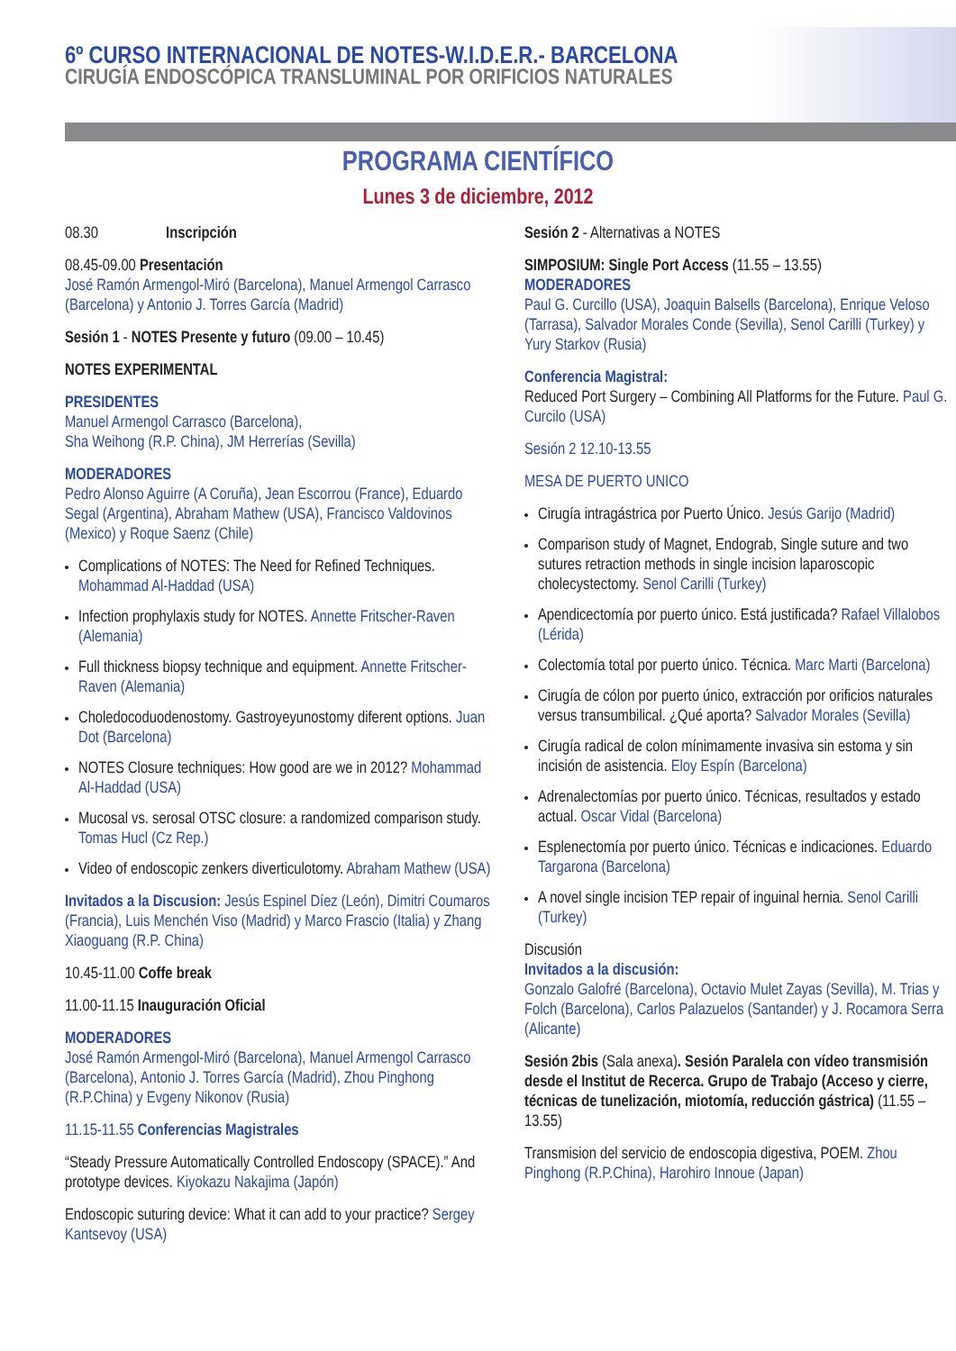6º CURSO INTERNACIONAL DE NOTES-W.I.D.E.R.- BARCELONA
CIRUGÍA ENDOSCÓPICA TRANSLUMINAL POR ORIFICIOS NATURALES
PROGRAMA CIENTÍFICO
Lunes 3 de diciembre, 2012
08.30 Inscripción
08.45-09.00 Presentación
José Ramón Armengol-Miró (Barcelona), Manuel Armengol Carrasco (Barcelona) y Antonio J. Torres García (Madrid)
Sesión 1 - NOTES Presente y futuro (09.00 – 10.45)
NOTES EXPERIMENTAL
PRESIDENTES
Manuel Armengol Carrasco (Barcelona),
Sha Weihong (R.P. China), JM Herrerías (Sevilla)
MODERADORES
Pedro Alonso Aguirre (A Coruña), Jean Escorrou (France), Eduardo Segal (Argentina), Abraham Mathew (USA), Francisco Valdovinos (Mexico) y Roque Saenz (Chile)
Complications of NOTES: The Need for Refined Techniques. Mohammad Al-Haddad (USA)
Infection prophylaxis study for NOTES. Annette Fritscher-Raven (Alemania)
Full thickness biopsy technique and equipment. Annette Fritscher-Raven (Alemania)
Choledocoduodenostomy. Gastroyeyunostomy diferent options. Juan Dot (Barcelona)
NOTES Closure techniques: How good are we in 2012? Mohammad Al-Haddad (USA)
Mucosal vs. serosal OTSC closure: a randomized comparison study. Tomas Hucl (Cz Rep.)
Video of endoscopic zenkers diverticulotomy. Abraham Mathew (USA)
Invitados a la Discusion: Jesús Espinel Díez (León), Dimitri Coumaros (Francia), Luis Menchén Viso (Madrid) y Marco Frascio (Italia) y Zhang Xiaoguang (R.P. China)
10.45-11.00 Coffe break
11.00-11.15 Inauguración Oficial
MODERADORES
José Ramón Armengol-Miró (Barcelona), Manuel Armengol Carrasco (Barcelona), Antonio J. Torres García (Madrid), Zhou Pinghong (R.P.China) y Evgeny Nikonov (Rusia)
11.15-11.55 Conferencias Magistrales
“Steady Pressure Automatically Controlled Endoscopy (SPACE).” And prototype devices. Kiyokazu Nakajima (Japón)
Endoscopic suturing device: What it can add to your practice? Sergey Kantsevoy (USA)
Sesión 2 - Alternativas a NOTES
SIMPOSIUM: Single Port Access (11.55 – 13.55)
MODERADORES
Paul G. Curcillo (USA), Joaquin Balsells (Barcelona), Enrique Veloso (Tarrasa), Salvador Morales Conde (Sevilla), Senol Carilli (Turkey) y Yury Starkov (Rusia)
Conferencia Magistral:
Reduced Port Surgery – Combining All Platforms for the Future. Paul G. Curcilo (USA)
Sesión 2 12.10-13.55
MESA DE PUERTO UNICO
Cirugía intragástrica por Puerto Único. Jesús Garijo (Madrid)
Comparison study of Magnet, Endograb, Single suture and two sutures retraction methods in single incision laparoscopic cholecystectomy. Senol Carilli (Turkey)
Apendicectomía por puerto único. Está justificada? Rafael Villalobos (Lérida)
Colectomía total por puerto único. Técnica. Marc Marti (Barcelona)
Cirugía de cólon por puerto único, extracción por orificios naturales versus transumbilical. ¿Qué aporta? Salvador Morales (Sevilla)
Cirugía radical de colon mínimamente invasiva sin estoma y sin incisión de asistencia. Eloy Espín (Barcelona)
Adrenalectomías por puerto único. Técnicas, resultados y estado actual. Oscar Vidal (Barcelona)
Esplenectomía por puerto único. Técnicas e indicaciones. Eduardo Targarona (Barcelona)
A novel single incision TEP repair of inguinal hernia. Senol Carilli (Turkey)
Discusión
Invitados a la discusión:
Gonzalo Galofré (Barcelona), Octavio Mulet Zayas (Sevilla), M. Trias y Folch (Barcelona), Carlos Palazuelos (Santander) y J. Rocamora Serra (Alicante)
Sesión 2bis (Sala anexa). Sesión Paralela con vídeo transmisión desde el Institut de Recerca. Grupo de Trabajo (Acceso y cierre, técnicas de tunelización, miotomía, reducción gástrica) (11.55 – 13.55)
Transmision del servicio de endoscopia digestiva, POEM. Zhou Pinghong (R.P.China), Harohiro Innoue (Japan)